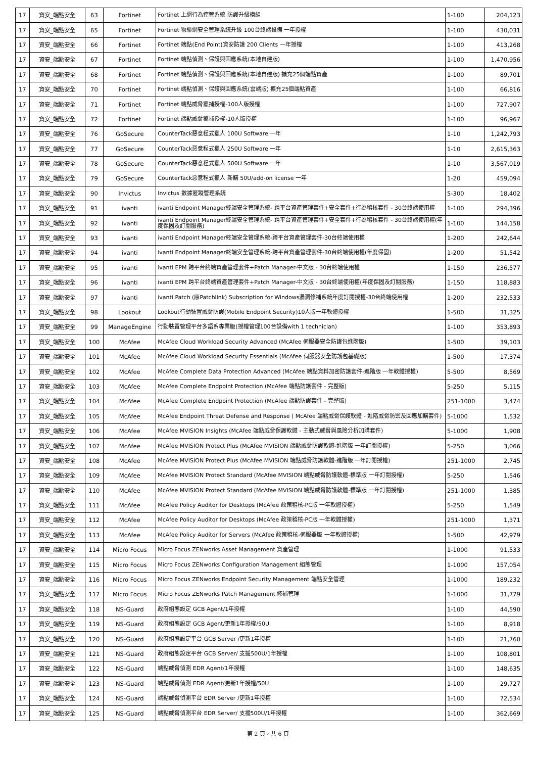| 17 | 資安_端點安全 | 63 | Fortinet | Fortinet 上網行為控管系統 防護升級模組 | 1-100 | 204,123 |
| 17 | 資安_端點安全 | 65 | Fortinet | Fortinet 物聯網安全管理系統升級 100台終端設備 一年授權 | 1-100 | 430,031 |
| 17 | 資安_端點安全 | 66 | Fortinet | Fortinet 端點(End Point)資安防護 200 Clients 一年授權 | 1-100 | 413,268 |
| 17 | 資安_端點安全 | 67 | Fortinet | Fortinet 端點偵測、保護與回應系統(本地自建版) | 1-100 | 1,470,956 |
| 17 | 資安_端點安全 | 68 | Fortinet | Fortinet 端點偵測、保護與回應系統(本地自建版) 擴充25個端點資產 | 1-100 | 89,701 |
| 17 | 資安_端點安全 | 70 | Fortinet | Fortinet 端點偵測、保護與回應系統(雲端版) 擴充25個端點資產 | 1-100 | 66,816 |
| 17 | 資安_端點安全 | 71 | Fortinet | Fortinet 端點威脅獵捕授權-100人版授權 | 1-100 | 727,907 |
| 17 | 資安_端點安全 | 72 | Fortinet | Fortinet 端點威脅獵捕授權-10人版授權 | 1-100 | 96,967 |
| 17 | 資安_端點安全 | 76 | GoSecure | CounterTack惡意程式獵人 100U Software 一年 | 1-10 | 1,242,793 |
| 17 | 資安_端點安全 | 77 | GoSecure | CounterTack惡意程式獵人 250U Software 一年 | 1-10 | 2,615,363 |
| 17 | 資安_端點安全 | 78 | GoSecure | CounterTack惡意程式獵人 500U Software 一年 | 1-10 | 3,567,019 |
| 17 | 資安_端點安全 | 79 | GoSecure | CounterTack惡意程式獵人 新購 50U/add-on license 一年 | 1-20 | 459,094 |
| 17 | 資安_端點安全 | 90 | Invictus | Invictus 數據匿蹤管理系統 | 5-300 | 18,402 |
| 17 | 資安_端點安全 | 91 | ivanti | ivanti Endpoint Manager終端安全管理系統- 跨平台資產管理套件+安全套件+行為稽核套件 - 30台終端使用權 | 1-100 | 294,396 |
| 17 | 資安_端點安全 | 92 | ivanti | ivanti Endpoint Manager終端安全管理系統- 跨平台資產管理套件+安全套件+行為稽核套件 - 30台終端使用權(年度保固及訂閱服務) | 1-100 | 144,158 |
| 17 | 資安_端點安全 | 93 | ivanti | ivanti Endpoint Manager終端安全管理系統-跨平台資產管理套件-30台終端使用權 | 1-200 | 242,644 |
| 17 | 資安_端點安全 | 94 | ivanti | ivanti Endpoint Manager終端安全管理系統-跨平台資產管理套件-30台終端使用權(年度保固) | 1-200 | 51,542 |
| 17 | 資安_端點安全 | 95 | ivanti | ivanti EPM 跨平台終端資產管理套件+Patch Manager-中文版 - 30台終端使用權 | 1-150 | 236,577 |
| 17 | 資安_端點安全 | 96 | ivanti | ivanti EPM 跨平台終端資產管理套件+Patch Manager-中文版 - 30台終端使用權(年度保固及訂閱服務) | 1-150 | 118,883 |
| 17 | 資安_端點安全 | 97 | ivanti | ivanti Patch (原Patchlink) Subscription for Windows漏洞修補系統年度訂閱授權-30台終端使用權 | 1-200 | 232,533 |
| 17 | 資安_端點安全 | 98 | Lookout | Lookout行動裝置威脅防護(Mobile Endpoint Security)10人版一年軟體授權 | 1-500 | 31,325 |
| 17 | 資安_端點安全 | 99 | ManageEngine | 行動裝置管理平台多語系專業版(授權管理100台設備with 1 technician) | 1-100 | 353,893 |
| 17 | 資安_端點安全 | 100 | McAfee | McAfee Cloud Workload Security Advanced (McAfee 伺服器安全防護包進階版) | 1-500 | 39,103 |
| 17 | 資安_端點安全 | 101 | McAfee | McAfee Cloud Workload Security Essentials (McAfee 伺服器安全防護包基礎版) | 1-500 | 17,374 |
| 17 | 資安_端點安全 | 102 | McAfee | McAfee Complete Data Protection Advanced (McAfee 端點資料加密防護套件-進階版 一年軟體授權) | 5-500 | 8,569 |
| 17 | 資安_端點安全 | 103 | McAfee | McAfee Complete Endpoint Protection (McAfee 端點防護套件 - 完整版) | 5-250 | 5,115 |
| 17 | 資安_端點安全 | 104 | McAfee | McAfee Complete Endpoint Protection (McAfee 端點防護套件 - 完整版) | 251-1000 | 3,474 |
| 17 | 資安_端點安全 | 105 | McAfee | McAfee Endpoint Threat Defense and Response ( McAfee 端點威脅保護軟體 - 進階威脅防禦及回應加購套件) | 5-1000 | 1,532 |
| 17 | 資安_端點安全 | 106 | McAfee | McAfee MVISION Insights (McAfee 端點威脅保護軟體 - 主動式威脅與風險分析加購套件) | 5-1000 | 1,908 |
| 17 | 資安_端點安全 | 107 | McAfee | McAfee MVISION Protect Plus (McAfee MVISION 端點威脅防護軟體-進階版 一年訂閱授權) | 5-250 | 3,066 |
| 17 | 資安_端點安全 | 108 | McAfee | McAfee MVISION Protect Plus (McAfee MVISION 端點威脅防護軟體-進階版 一年訂閱授權) | 251-1000 | 2,745 |
| 17 | 資安_端點安全 | 109 | McAfee | McAfee MVISION Protect Standard (McAfee MVISION 端點威脅防護軟體-標準版 一年訂閱授權) | 5-250 | 1,546 |
| 17 | 資安_端點安全 | 110 | McAfee | McAfee MVISION Protect Standard (McAfee MVISION 端點威脅防護軟體-標準版 一年訂閱授權) | 251-1000 | 1,385 |
| 17 | 資安_端點安全 | 111 | McAfee | McAfee Policy Auditor for Desktops (McAfee 政策稽核-PC版 一年軟體授權) | 5-250 | 1,549 |
| 17 | 資安_端點安全 | 112 | McAfee | McAfee Policy Auditor for Desktops (McAfee 政策稽核-PC版 一年軟體授權) | 251-1000 | 1,371 |
| 17 | 資安_端點安全 | 113 | McAfee | McAfee Policy Auditor for Servers (McAfee 政策稽核-伺服器版 一年軟體授權) | 1-500 | 42,979 |
| 17 | 資安_端點安全 | 114 | Micro Focus | Micro Focus ZENworks Asset Management 資產管理 | 1-1000 | 91,533 |
| 17 | 資安_端點安全 | 115 | Micro Focus | Micro Focus ZENworks Configuration Management 組態管理 | 1-1000 | 157,054 |
| 17 | 資安_端點安全 | 116 | Micro Focus | Micro Focus ZENworks Endpoint Security Management 端點安全管理 | 1-1000 | 189,232 |
| 17 | 資安_端點安全 | 117 | Micro Focus | Micro Focus ZENworks Patch Management 修補管理 | 1-1000 | 31,779 |
| 17 | 資安_端點安全 | 118 | NS-Guard | 政府組態設定 GCB Agent/1年授權 | 1-100 | 44,590 |
| 17 | 資安_端點安全 | 119 | NS-Guard | 政府組態設定 GCB Agent/更新1年授權/50U | 1-100 | 8,918 |
| 17 | 資安_端點安全 | 120 | NS-Guard | 政府組態設定平台 GCB Server /更新1年授權 | 1-100 | 21,760 |
| 17 | 資安_端點安全 | 121 | NS-Guard | 政府組態設定平台 GCB Server/ 支援500U/1年授權 | 1-100 | 108,801 |
| 17 | 資安_端點安全 | 122 | NS-Guard | 端點威脅偵測 EDR Agent/1年授權 | 1-100 | 148,635 |
| 17 | 資安_端點安全 | 123 | NS-Guard | 端點威脅偵測 EDR Agent/更新1年授權/50U | 1-100 | 29,727 |
| 17 | 資安_端點安全 | 124 | NS-Guard | 端點威脅偵測平台 EDR Server /更新1年授權 | 1-100 | 72,534 |
| 17 | 資安_端點安全 | 125 | NS-Guard | 端點威脅偵測平台 EDR Server/ 支援500U/1年授權 | 1-100 | 362,669 |
第 2 頁，共 6 頁